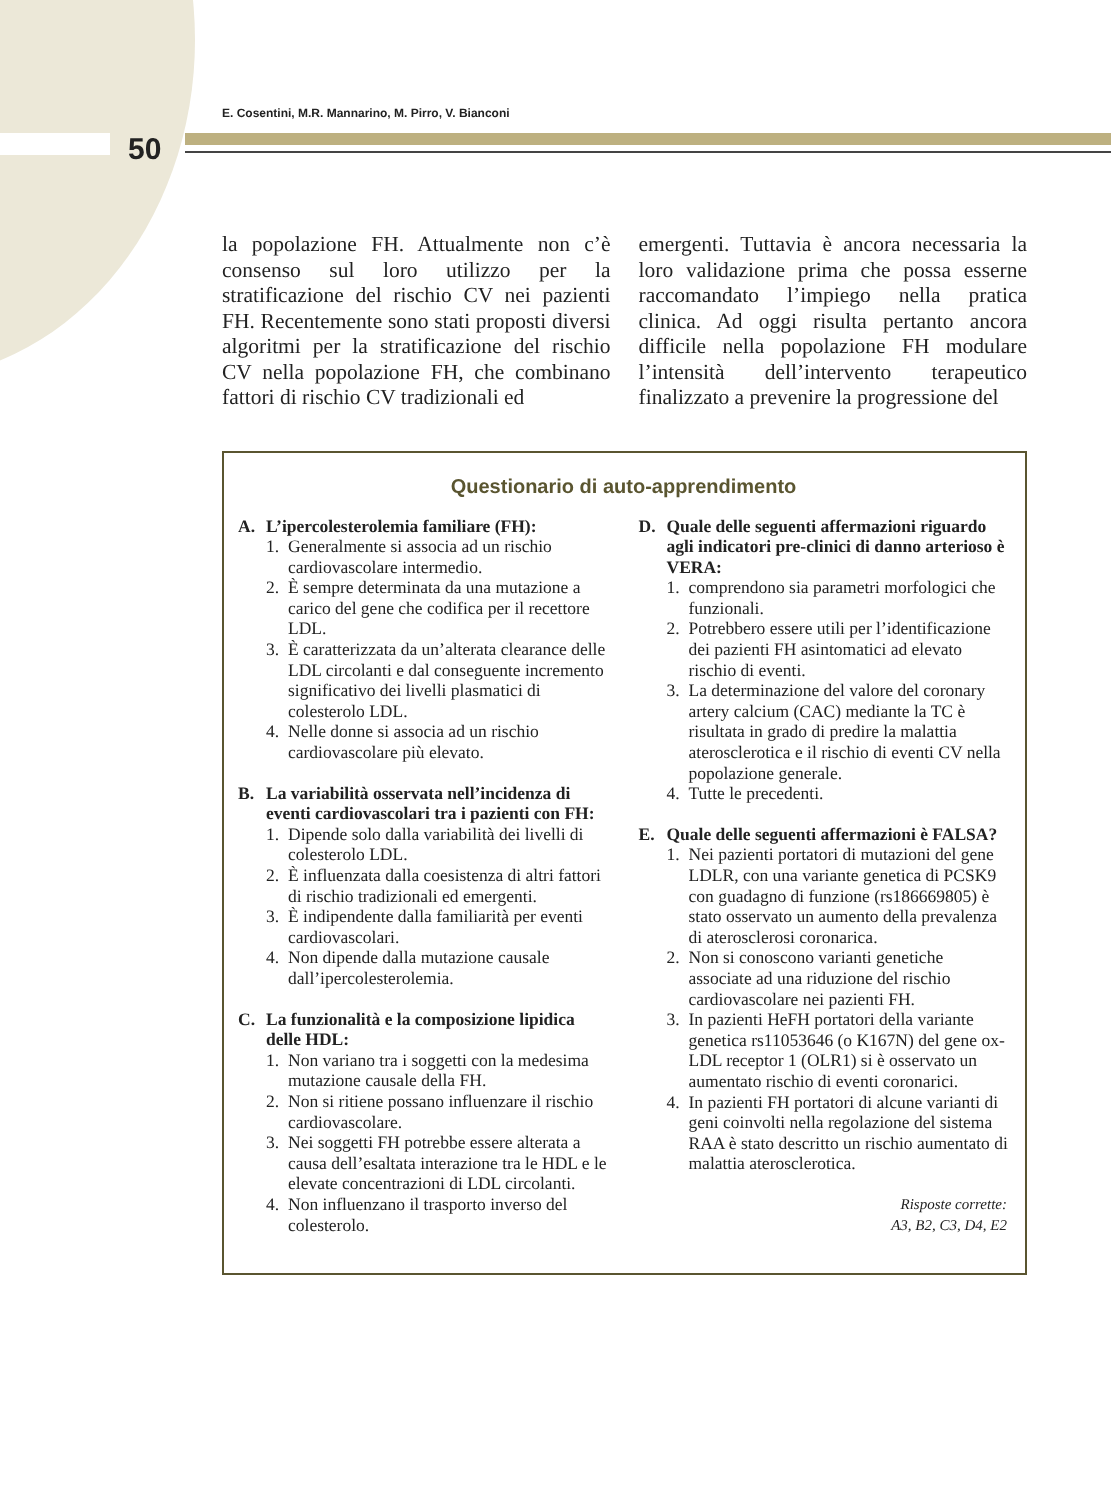E. Cosentini, M.R. Mannarino, M. Pirro, V. Bianconi
50
la popolazione FH. Attualmente non c’è consenso sul loro utilizzo per la stratificazione del rischio CV nei pazienti FH. Recentemente sono stati proposti diversi algoritmi per la stratificazione del rischio CV nella popolazione FH, che combinano fattori di rischio CV tradizionali ed
emergenti. Tuttavia è ancora necessaria la loro validazione prima che possa esserne raccomandato l’impiego nella pratica clinica. Ad oggi risulta pertanto ancora difficile nella popolazione FH modulare l’intensità dell’intervento terapeutico finalizzato a prevenire la progressione del
Questionario di auto-apprendimento
A. L’ipercolesterolemia familiare (FH):
1. Generalmente si associa ad un rischio cardiovascolare intermedio.
2. È sempre determinata da una mutazione a carico del gene che codifica per il recettore LDL.
3. È caratterizzata da un’alterata clearance delle LDL circolanti e dal conseguente incremento significativo dei livelli plasmatici di colesterolo LDL.
4. Nelle donne si associa ad un rischio cardiovascolare più elevato.
B. La variabilità osservata nell’incidenza di eventi cardiovascolari tra i pazienti con FH:
1. Dipende solo dalla variabilità dei livelli di colesterolo LDL.
2. È influenzata dalla coesistenza di altri fattori di rischio tradizionali ed emergenti.
3. È indipendente dalla familiarità per eventi cardiovascolari.
4. Non dipende dalla mutazione causale dall’ipercolesterolemia.
C. La funzionalità e la composizione lipidica delle HDL:
1. Non variano tra i soggetti con la medesima mutazione causale della FH.
2. Non si ritiene possano influenzare il rischio cardiovascolare.
3. Nei soggetti FH potrebbe essere alterata a causa dell’esaltata interazione tra le HDL e le elevate concentrazioni di LDL circolanti.
4. Non influenzano il trasporto inverso del colesterolo.
D. Quale delle seguenti affermazioni riguardo agli indicatori pre-clinici di danno arterioso è VERA:
1. comprendono sia parametri morfologici che funzionali.
2. Potrebbero essere utili per l’identificazione dei pazienti FH asintomatici ad elevato rischio di eventi.
3. La determinazione del valore del coronary artery calcium (CAC) mediante la TC è risultata in grado di predire la malattia aterosclerotica e il rischio di eventi CV nella popolazione generale.
4. Tutte le precedenti.
E. Quale delle seguenti affermazioni è FALSA?
1. Nei pazienti portatori di mutazioni del gene LDLR, con una variante genetica di PCSK9 con guadagno di funzione (rs186669805) è stato osservato un aumento della prevalenza di aterosclerosi coronarica.
2. Non si conoscono varianti genetiche associate ad una riduzione del rischio cardiovascolare nei pazienti FH.
3. In pazienti HeFH portatori della variante genetica rs11053646 (o K167N) del gene ox-LDL receptor 1 (OLR1) si è osservato un aumentato rischio di eventi coronarici.
4. In pazienti FH portatori di alcune varianti di geni coinvolti nella regolazione del sistema RAA è stato descritto un rischio aumentato di malattia aterosclerotica.
Risposte corrette:
A3, B2, C3, D4, E2